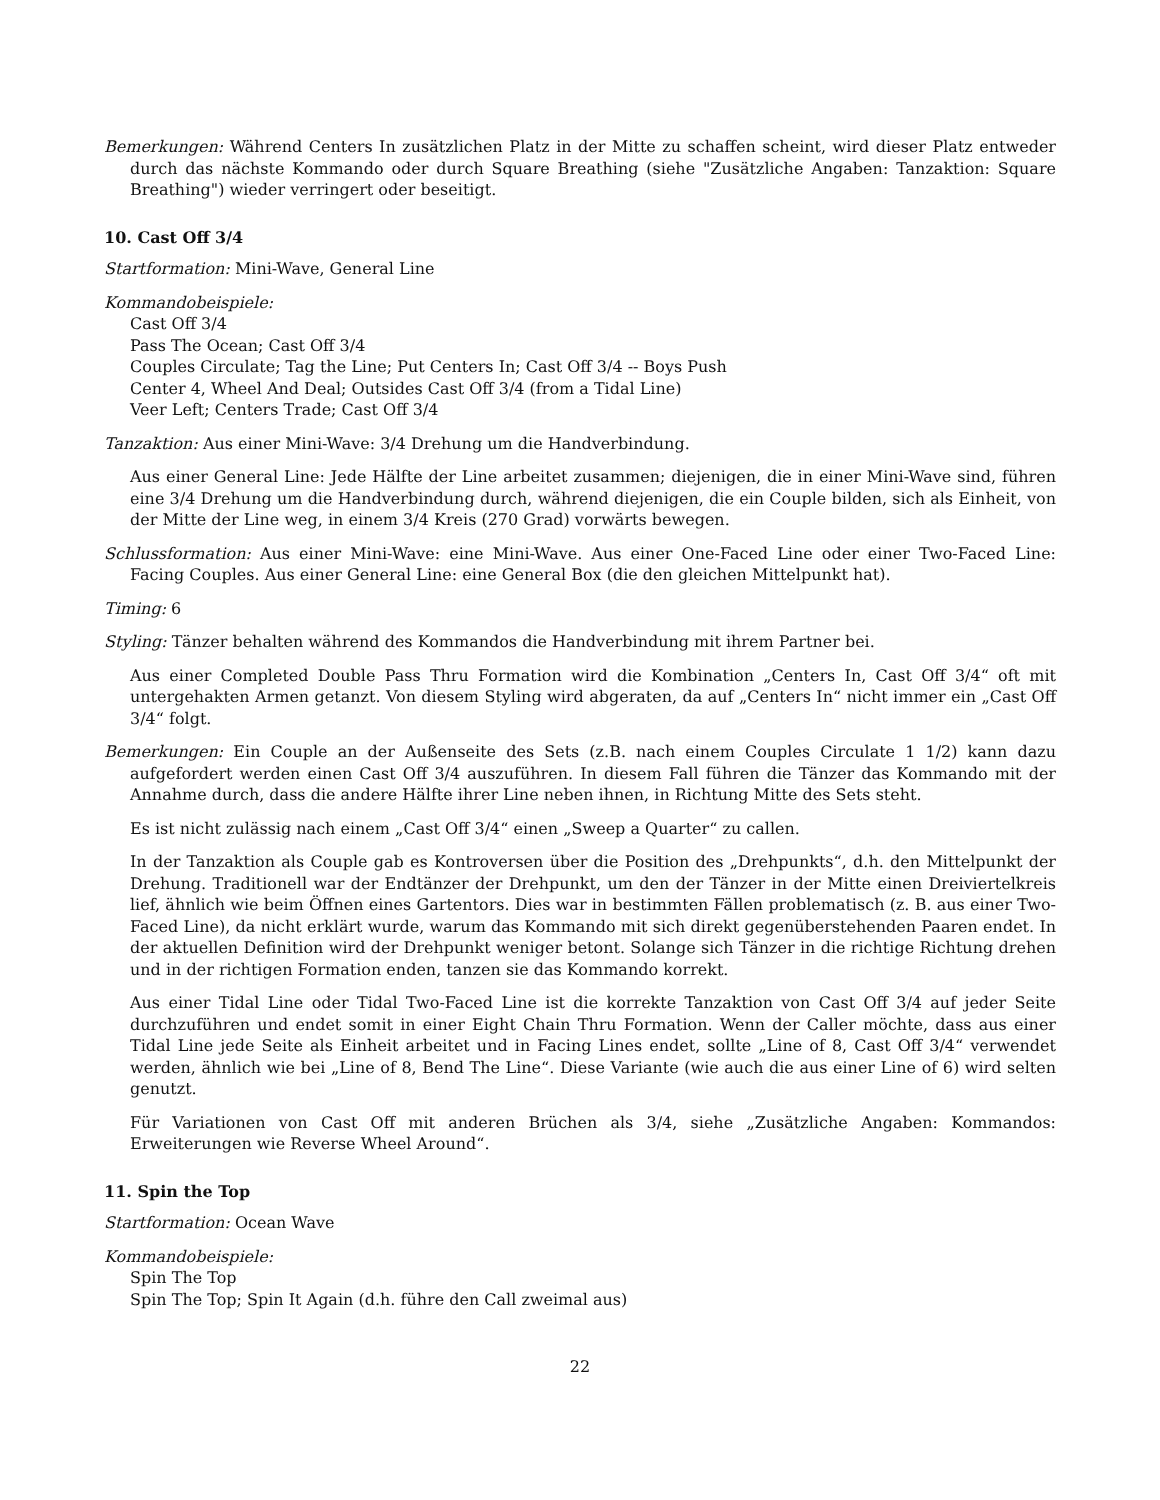Bemerkungen: Während Centers In zusätzlichen Platz in der Mitte zu schaffen scheint, wird dieser Platz entweder durch das nächste Kommando oder durch Square Breathing (siehe "Zusätzliche Angaben: Tanzaktion: Square Breathing") wieder verringert oder beseitigt.
10. Cast Off 3/4
Startformation: Mini-Wave, General Line
Kommandobeispiele:
Cast Off 3/4
Pass The Ocean; Cast Off 3/4
Couples Circulate; Tag the Line; Put Centers In; Cast Off 3/4 -- Boys Push
Center 4, Wheel And Deal; Outsides Cast Off 3/4 (from a Tidal Line)
Veer Left; Centers Trade; Cast Off 3/4
Tanzaktion: Aus einer Mini-Wave: 3/4 Drehung um die Handverbindung.
Aus einer General Line: Jede Hälfte der Line arbeitet zusammen; diejenigen, die in einer Mini-Wave sind, führen eine 3/4 Drehung um die Handverbindung durch, während diejenigen, die ein Couple bilden, sich als Einheit, von der Mitte der Line weg, in einem 3/4 Kreis (270 Grad) vorwärts bewegen.
Schlussformation: Aus einer Mini-Wave: eine Mini-Wave. Aus einer One-Faced Line oder einer Two-Faced Line: Facing Couples. Aus einer General Line: eine General Box (die den gleichen Mittelpunkt hat).
Timing: 6
Styling: Tänzer behalten während des Kommandos die Handverbindung mit ihrem Partner bei.
Aus einer Completed Double Pass Thru Formation wird die Kombination „Centers In, Cast Off 3/4“ oft mit untergehakten Armen getanzt. Von diesem Styling wird abgeraten, da auf „Centers In“ nicht immer ein „Cast Off 3/4“ folgt.
Bemerkungen: Ein Couple an der Außenseite des Sets (z.B. nach einem Couples Circulate 1 1/2) kann dazu aufgefordert werden einen Cast Off 3/4 auszuführen. In diesem Fall führen die Tänzer das Kommando mit der Annahme durch, dass die andere Hälfte ihrer Line neben ihnen, in Richtung Mitte des Sets steht.
Es ist nicht zulässig nach einem „Cast Off 3/4“ einen „Sweep a Quarter“ zu callen.
In der Tanzaktion als Couple gab es Kontroversen über die Position des „Drehpunkts“, d.h. den Mittelpunkt der Drehung. Traditionell war der Endtänzer der Drehpunkt, um den der Tänzer in der Mitte einen Dreiviertelkreis lief, ähnlich wie beim Öffnen eines Gartentors. Dies war in bestimmten Fällen problematisch (z. B. aus einer Two-Faced Line), da nicht erklärt wurde, warum das Kommando mit sich direkt gegenüberstehenden Paaren endet. In der aktuellen Definition wird der Drehpunkt weniger betont. Solange sich Tänzer in die richtige Richtung drehen und in der richtigen Formation enden, tanzen sie das Kommando korrekt.
Aus einer Tidal Line oder Tidal Two-Faced Line ist die korrekte Tanzaktion von Cast Off 3/4 auf jeder Seite durchzuführen und endet somit in einer Eight Chain Thru Formation. Wenn der Caller möchte, dass aus einer Tidal Line jede Seite als Einheit arbeitet und in Facing Lines endet, sollte „Line of 8, Cast Off 3/4“ verwendet werden, ähnlich wie bei „Line of 8, Bend The Line“. Diese Variante (wie auch die aus einer Line of 6) wird selten genutzt.
Für Variationen von Cast Off mit anderen Brüchen als 3/4, siehe „Zusätzliche Angaben: Kommandos: Erweiterungen wie Reverse Wheel Around“.
11. Spin the Top
Startformation: Ocean Wave
Kommandobeispiele:
Spin The Top
Spin The Top; Spin It Again (d.h. führe den Call zweimal aus)
22